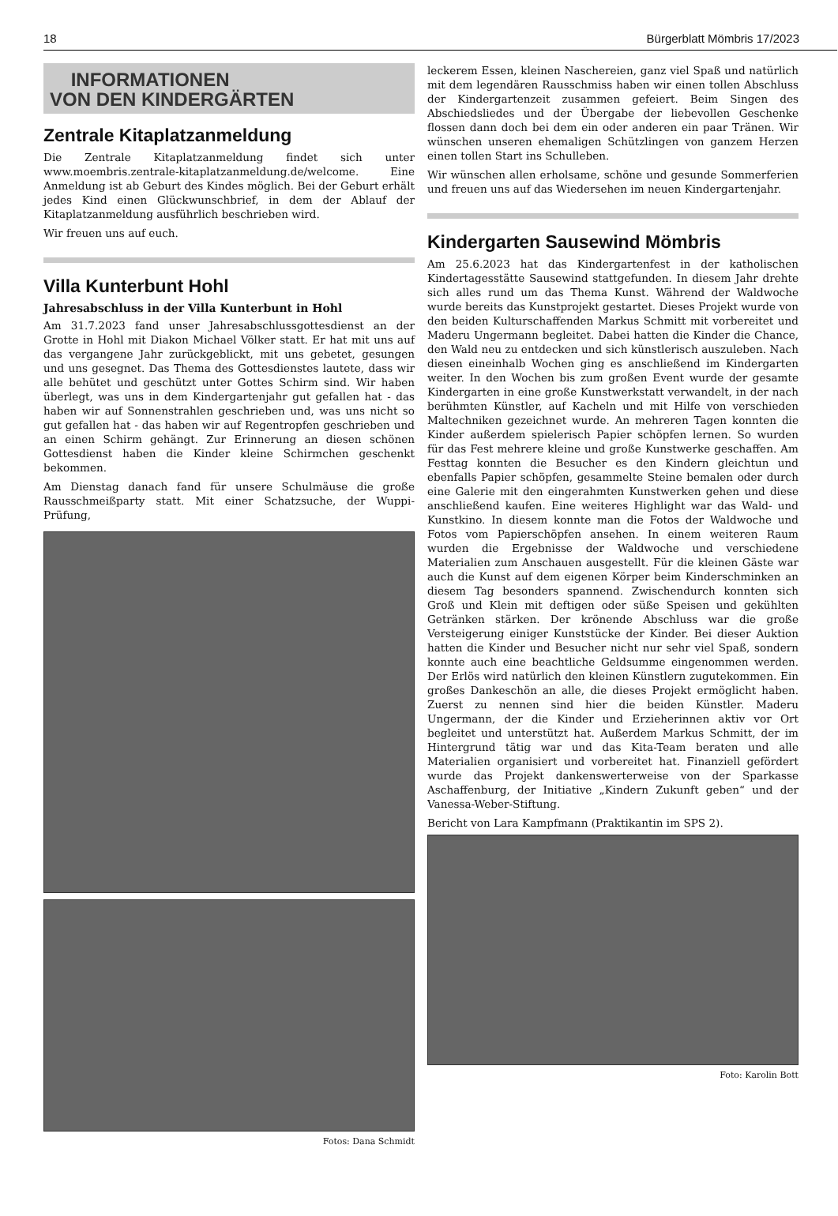18 Bürgerblatt Mömbris 17/2023
INFORMATIONEN
VON DEN KINDERGÄRTEN
Zentrale Kitaplatzanmeldung
Die Zentrale Kitaplatzanmeldung findet sich unter www.moembris.zentrale-kitaplatzanmeldung.de/welcome. Eine Anmeldung ist ab Geburt des Kindes möglich. Bei der Geburt erhält jedes Kind einen Glückwunschbrief, in dem der Ablauf der Kitaplatzanmeldung ausführlich beschrieben wird.
Wir freuen uns auf euch.
Villa Kunterbunt Hohl
Jahresabschluss in der Villa Kunterbunt in Hohl
Am 31.7.2023 fand unser Jahresabschlussgottesdienst an der Grotte in Hohl mit Diakon Michael Völker statt. Er hat mit uns auf das vergangene Jahr zurückgeblickt, mit uns gebetet, gesungen und uns gesegnet. Das Thema des Gottesdienstes lautete, dass wir alle behütet und geschützt unter Gottes Schirm sind. Wir haben überlegt, was uns in dem Kindergartenjahr gut gefallen hat - das haben wir auf Sonnenstrahlen geschrieben und, was uns nicht so gut gefallen hat - das haben wir auf Regentropfen geschrieben und an einen Schirm gehängt. Zur Erinnerung an diesen schönen Gottesdienst haben die Kinder kleine Schirmchen geschenkt bekommen.
Am Dienstag danach fand für unsere Schulmäuse die große Rausschmeißparty statt. Mit einer Schatzsuche, der Wuppi-Prüfung,
Fotos: Dana Schmidt
leckerem Essen, kleinen Naschereien, ganz viel Spaß und natürlich mit dem legendären Rausschmiss haben wir einen tollen Abschluss der Kindergartenzeit zusammen gefeiert. Beim Singen des Abschiedsliedes und der Übergabe der liebevollen Geschenke flossen dann doch bei dem ein oder anderen ein paar Tränen. Wir wünschen unseren ehemaligen Schützlingen von ganzem Herzen einen tollen Start ins Schulleben.
Wir wünschen allen erholsame, schöne und gesunde Sommerferien und freuen uns auf das Wiedersehen im neuen Kindergartenjahr.
Kindergarten Sausewind Mömbris
Am 25.6.2023 hat das Kindergartenfest in der katholischen Kindertagesstätte Sausewind stattgefunden. In diesem Jahr drehte sich alles rund um das Thema Kunst. Während der Waldwoche wurde bereits das Kunstprojekt gestartet. Dieses Projekt wurde von den beiden Kulturschaffenden Markus Schmitt mit vorbereitet und Maderu Ungermann begleitet. Dabei hatten die Kinder die Chance, den Wald neu zu entdecken und sich künstlerisch auszuleben. Nach diesen eineinhalb Wochen ging es anschließend im Kindergarten weiter. In den Wochen bis zum großen Event wurde der gesamte Kindergarten in eine große Kunstwerkstatt verwandelt, in der nach berühmten Künstler, auf Kacheln und mit Hilfe von verschieden Maltechniken gezeichnet wurde. An mehreren Tagen konnten die Kinder außerdem spielerisch Papier schöpfen lernen. So wurden für das Fest mehrere kleine und große Kunstwerke geschaffen. Am Festtag konnten die Besucher es den Kindern gleichtun und ebenfalls Papier schöpfen, gesammelte Steine bemalen oder durch eine Galerie mit den eingerahmten Kunstwerken gehen und diese anschließend kaufen. Eine weiteres Highlight war das Wald- und Kunstkino. In diesem konnte man die Fotos der Waldwoche und Fotos vom Papierschöpfen ansehen. In einem weiteren Raum wurden die Ergebnisse der Waldwoche und verschiedene Materialien zum Anschauen ausgestellt. Für die kleinen Gäste war auch die Kunst auf dem eigenen Körper beim Kinderschminken an diesem Tag besonders spannend. Zwischendurch konnten sich Groß und Klein mit deftigen oder süße Speisen und gekühlten Getränken stärken. Der krönende Abschluss war die große Versteigerung einiger Kunststücke der Kinder. Bei dieser Auktion hatten die Kinder und Besucher nicht nur sehr viel Spaß, sondern konnte auch eine beachtliche Geldsumme eingenommen werden. Der Erlös wird natürlich den kleinen Künstlern zugutekommen. Ein großes Dankeschön an alle, die dieses Projekt ermöglicht haben. Zuerst zu nennen sind hier die beiden Künstler. Maderu Ungermann, der die Kinder und Erzieherinnen aktiv vor Ort begleitet und unterstützt hat. Außerdem Markus Schmitt, der im Hintergrund tätig war und das Kita-Team beraten und alle Materialien organisiert und vorbereitet hat. Finanziell gefördert wurde das Projekt dankenswerterweise von der Sparkasse Aschaffenburg, der Initiative „Kindern Zukunft geben“ und der Vanessa-Weber-Stiftung.
Bericht von Lara Kampfmann (Praktikantin im SPS 2).
Foto: Karolin Bott